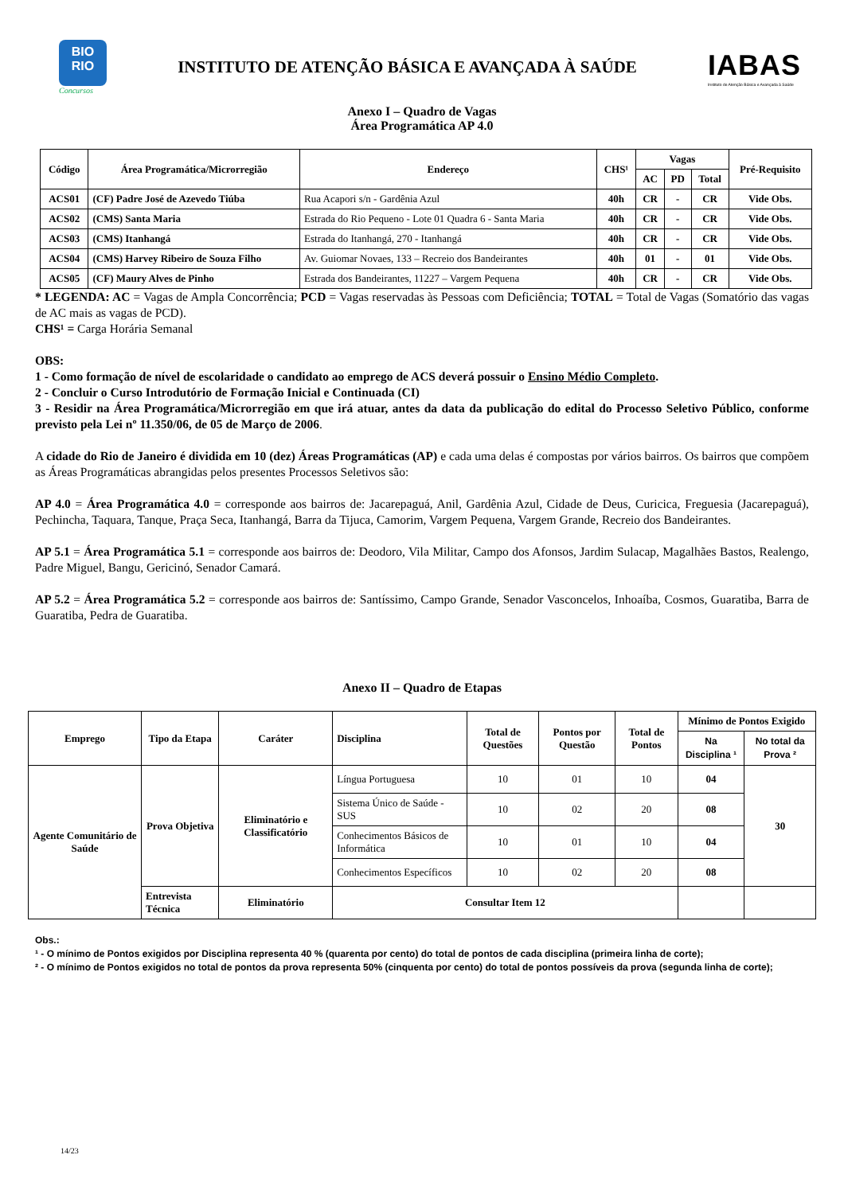BIO
RIO
Concursos
INSTITUTO DE ATENÇÃO BÁSICA E AVANÇADA À SAÚDE
IABAS
Instituto de Atenção Básica e Avançada à Saúde
Anexo I – Quadro de Vagas
Área Programática AP 4.0
| Código | Área Programática/Microrregião | Endereço | CHS¹ | Vagas | | | Pré-Requisito |
| --- | --- | --- | --- | --- | --- | --- | --- |
| | | | | AC | PD | Total | |
| ACS01 | (CF) Padre José de Azevedo Tiúba | Rua Acapori s/n - Gardênia Azul | 40h | CR | - | CR | Vide Obs. |
| ACS02 | (CMS) Santa Maria | Estrada do Rio Pequeno - Lote 01 Quadra 6 - Santa Maria | 40h | CR | - | CR | Vide Obs. |
| ACS03 | (CMS) Itanhangá | Estrada do Itanhangá, 270 - Itanhangá | 40h | CR | - | CR | Vide Obs. |
| ACS04 | (CMS) Harvey Ribeiro de Souza Filho | Av. Guiomar Novaes, 133 – Recreio dos Bandeirantes | 40h | 01 | - | 01 | Vide Obs. |
| ACS05 | (CF) Maury Alves de Pinho | Estrada dos Bandeirantes, 11227 – Vargem Pequena | 40h | CR | - | CR | Vide Obs. |
* LEGENDA: AC = Vagas de Ampla Concorrência; PCD = Vagas reservadas às Pessoas com Deficiência; TOTAL = Total de Vagas (Somatório das vagas de AC mais as vagas de PCD).
CHS¹ = Carga Horária Semanal
OBS:
1 - Como formação de nível de escolaridade o candidato ao emprego de ACS deverá possuir o Ensino Médio Completo.
2 - Concluir o Curso Introdutório de Formação Inicial e Continuada (CI)
3 - Residir na Área Programática/Microrregião em que irá atuar, antes da data da publicação do edital do Processo Seletivo Público, conforme previsto pela Lei nº 11.350/06, de 05 de Março de 2006.
A cidade do Rio de Janeiro é dividida em 10 (dez) Áreas Programáticas (AP) e cada uma delas é compostas por vários bairros. Os bairros que compõem as Áreas Programáticas abrangidas pelos presentes Processos Seletivos são:
AP 4.0 = Área Programática 4.0 = corresponde aos bairros de: Jacarepaguá, Anil, Gardênia Azul, Cidade de Deus, Curicica, Freguesia (Jacarepaguá), Pechincha, Taquara, Tanque, Praça Seca, Itanhangá, Barra da Tijuca, Camorim, Vargem Pequena, Vargem Grande, Recreio dos Bandeirantes.
AP 5.1 = Área Programática 5.1 = corresponde aos bairros de: Deodoro, Vila Militar, Campo dos Afonsos, Jardim Sulacap, Magalhães Bastos, Realengo, Padre Miguel, Bangu, Gericinó, Senador Camará.
AP 5.2 = Área Programática 5.2 = corresponde aos bairros de: Santíssimo, Campo Grande, Senador Vasconcelos, Inhoaíba, Cosmos, Guaratiba, Barra de Guaratiba, Pedra de Guaratiba.
Anexo II – Quadro de Etapas
| Emprego | Tipo da Etapa | Caráter | Disciplina | Total de Questões | Pontos por Questão | Total de Pontos | Mínimo de Pontos Exigido | |
| --- | --- | --- | --- | --- | --- | --- | --- | --- |
| | | | | | | | Na Disciplina ¹ | No total da Prova ² |
| Agente Comunitário de Saúde | Prova Objetiva | Eliminatório e Classificatório | Língua Portuguesa | 10 | 01 | 10 | 04 | 30 |
| | | | Sistema Único de Saúde - SUS | 10 | 02 | 20 | 08 | |
| | | | Conhecimentos Básicos de Informática | 10 | 01 | 10 | 04 | |
| | | | Conhecimentos Específicos | 10 | 02 | 20 | 08 | |
| | Entrevista Técnica | Eliminatório | Consultar Item 12 | | | | | |
Obs.:
¹ - O mínimo de Pontos exigidos por Disciplina representa 40 % (quarenta por cento) do total de pontos de cada disciplina (primeira linha de corte);
² - O mínimo de Pontos exigidos no total de pontos da prova representa 50% (cinquenta por cento) do total de pontos possíveis da prova (segunda linha de corte);
14/23